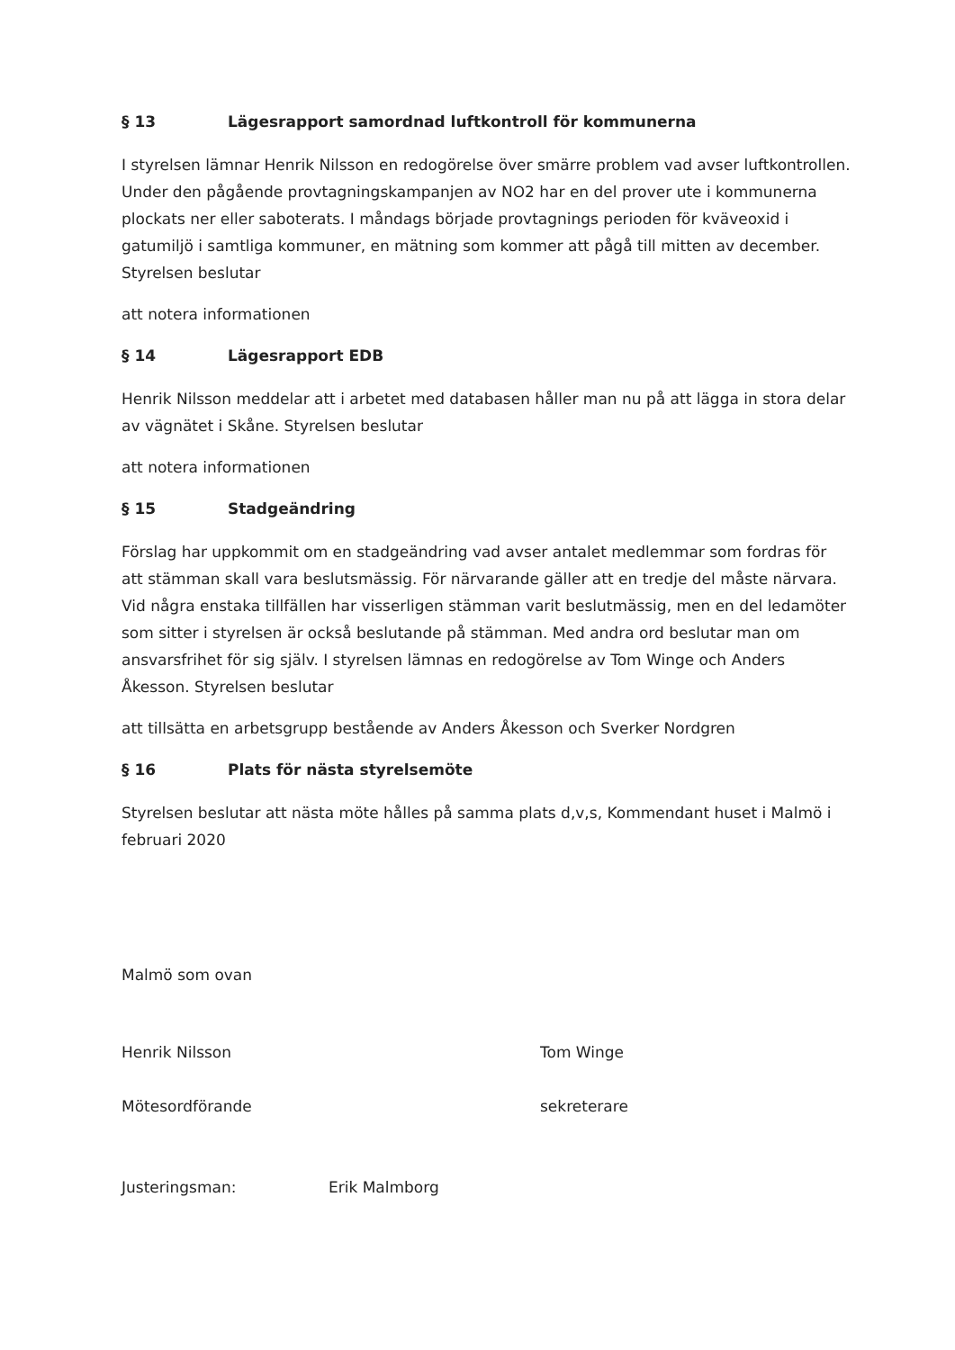§ 13 Lägesrapport samordnad luftkontroll för kommunerna
I styrelsen lämnar Henrik Nilsson en redogörelse över smärre problem vad avser luftkontrollen. Under den pågående provtagningskampanjen av NO2 har en del prover ute i kommunerna plockats ner eller saboterats. I måndags började provtagnings perioden för kväveoxid i gatumiljö i samtliga kommuner, en mätning som kommer att pågå till mitten av december. Styrelsen beslutar
att notera informationen
§ 14 Lägesrapport EDB
Henrik Nilsson meddelar att i arbetet med databasen håller man nu på att lägga in stora delar av vägnätet i Skåne. Styrelsen beslutar
att notera informationen
§ 15 Stadgeändring
Förslag har uppkommit om en stadgeändring vad avser antalet medlemmar som fordras för att stämman skall vara beslutsmässig. För närvarande gäller att en tredje del måste närvara. Vid några enstaka tillfällen har visserligen stämman varit beslutmässig, men en del ledamöter som sitter i styrelsen är också beslutande på stämman. Med andra ord beslutar man om ansvarsfrihet för sig själv. I styrelsen lämnas en redogörelse av Tom Winge och Anders Åkesson. Styrelsen beslutar
att tillsätta en arbetsgrupp bestående av Anders Åkesson och Sverker Nordgren
§ 16 Plats för nästa styrelsemöte
Styrelsen beslutar att nästa möte hålles på samma plats d,v,s, Kommendant huset i Malmö i februari 2020
Malmö som ovan
Henrik Nilsson
Mötesordförande
Tom Winge
sekreterare
Justeringsman: Erik Malmborg